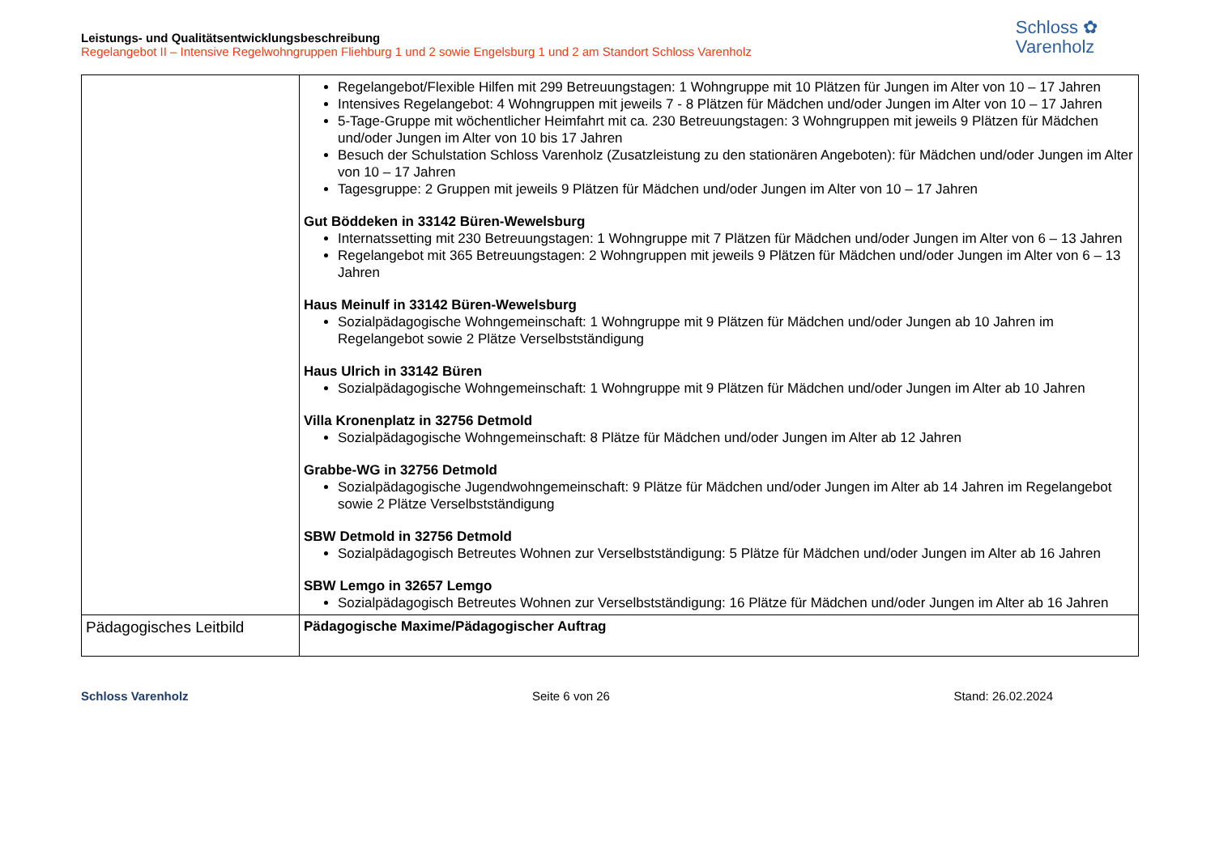Schloss ✿
Varenholz
Leistungs- und Qualitätsentwicklungsbeschreibung
Regelangebot II – Intensive Regelwohngruppen Fliehburg 1 und 2 sowie Engelsburg 1 und 2 am Standort Schloss Varenholz
| | Regelangebot/Flexible Hilfen mit 299 Betreuungstagen: 1 Wohngruppe mit 10 Plätzen für Jungen im Alter von 10 – 17 Jahren Intensives Regelangebot: 4 Wohngruppen mit jeweils 7 - 8 Plätzen für Mädchen und/oder Jungen im Alter von 10 – 17 Jahren 5-Tage-Gruppe mit wöchentlicher Heimfahrt mit ca. 230 Betreuungstagen: 3 Wohngruppen mit jeweils 9 Plätzen für Mädchen und/oder Jungen im Alter von 10 bis 17 Jahren Besuch der Schulstation Schloss Varenholz (Zusatzleistung zu den stationären Angeboten): für Mädchen und/oder Jungen im Alter von 10 – 17 Jahren Tagesgruppe: 2 Gruppen mit jeweils 9 Plätzen für Mädchen und/oder Jungen im Alter von 10 – 17 Jahren Gut Böddeken in 33142 Büren-Wewelsburg Internatssetting mit 230 Betreuungstagen: 1 Wohngruppe mit 7 Plätzen für Mädchen und/oder Jungen im Alter von 6 – 13 Jahren Regelangebot mit 365 Betreuungstagen: 2 Wohngruppen mit jeweils 9 Plätzen für Mädchen und/oder Jungen im Alter von 6 – 13 Jahren Haus Meinulf in 33142 Büren-Wewelsburg Sozialpädagogische Wohngemeinschaft: 1 Wohngruppe mit 9 Plätzen für Mädchen und/oder Jungen ab 10 Jahren im Regelangebot sowie 2 Plätze Verselbstständigung Haus Ulrich in 33142 Büren Sozialpädagogische Wohngemeinschaft: 1 Wohngruppe mit 9 Plätzen für Mädchen und/oder Jungen im Alter ab 10 Jahren Villa Kronenplatz in 32756 Detmold Sozialpädagogische Wohngemeinschaft: 8 Plätze für Mädchen und/oder Jungen im Alter ab 12 Jahren Grabbe-WG in 32756 Detmold Sozialpädagogische Jugendwohngemeinschaft: 9 Plätze für Mädchen und/oder Jungen im Alter ab 14 Jahren im Regelangebot sowie 2 Plätze Verselbstständigung SBW Detmold in 32756 Detmold Sozialpädagogisch Betreutes Wohnen zur Verselbstständigung: 5 Plätze für Mädchen und/oder Jungen im Alter ab 16 Jahren SBW Lemgo in 32657 Lemgo Sozialpädagogisch Betreutes Wohnen zur Verselbstständigung: 16 Plätze für Mädchen und/oder Jungen im Alter ab 16 Jahren |
| Pädagogisches Leitbild | Pädagogische Maxime/Pädagogischer Auftrag |
Schloss Varenholz Seite 6 von 26 Stand: 26.02.2024